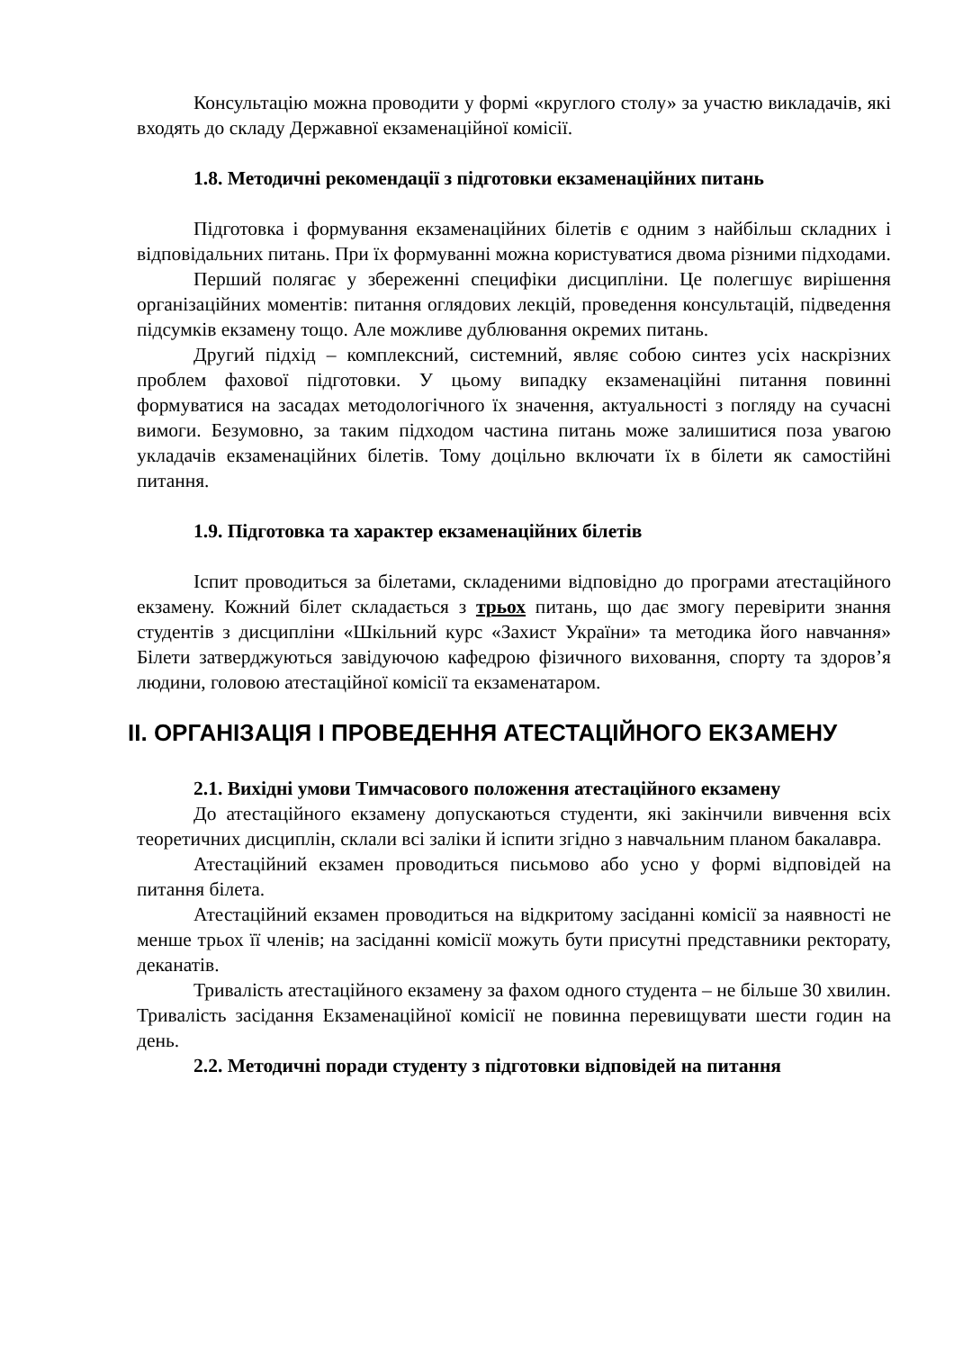Консультацію можна проводити у формі «круглого столу» за участю викладачів, які входять до складу Державної екзаменаційної комісії.
1.8. Методичні рекомендації з підготовки екзаменаційних питань
Підготовка і формування екзаменаційних білетів є одним з найбільш складних і відповідальних питань. При їх формуванні можна користуватися двома різними підходами.
Перший полягає у збереженні специфіки дисципліни. Це полегшує вирішення організаційних моментів: питання оглядових лекцій, проведення консультацій, підведення підсумків екзамену тощо. Але можливе дублювання окремих питань.
Другий підхід – комплексний, системний, являє собою синтез усіх наскрізних проблем фахової підготовки. У цьому випадку екзаменаційні питання повинні формуватися на засадах методологічного їх значення, актуальності з погляду на сучасні вимоги. Безумовно, за таким підходом частина питань може залишитися поза увагою укладачів екзаменаційних білетів. Тому доцільно включати їх в білети як самостійні питання.
1.9. Підготовка та характер екзаменаційних білетів
Іспит проводиться за білетами, складеними відповідно до програми атестаційного екзамену. Кожний білет складається з трьох питань, що дає змогу перевірити знання студентів з дисципліни «Шкільний курс «Захист України» та методика його навчання» Білети затверджуються завідуючою кафедрою фізичного виховання, спорту та здоров’я людини, головою атестаційної комісії та екзаменатаром.
ІІ. ОРГАНІЗАЦІЯ І ПРОВЕДЕННЯ АТЕСТАЦІЙНОГО ЕКЗАМЕНУ
2.1. Вихідні умови Тимчасового положення атестаційного екзамену
До атестаційного екзамену допускаються студенти, які закінчили вивчення всіх теоретичних дисциплін, склали всі заліки й іспити згідно з навчальним планом бакалавра.
Атестаційний екзамен проводиться письмово або усно у формі відповідей на питання білета.
Атестаційний екзамен проводиться на відкритому засіданні комісії за наявності не менше трьох її членів; на засіданні комісії можуть бути присутні представники ректорату, деканатів.
Тривалість атестаційного екзамену за фахом одного студента – не більше 30 хвилин. Тривалість засідання Екзаменаційної комісії не повинна перевищувати шести годин на день.
2.2. Методичні поради студенту з підготовки відповідей на питання